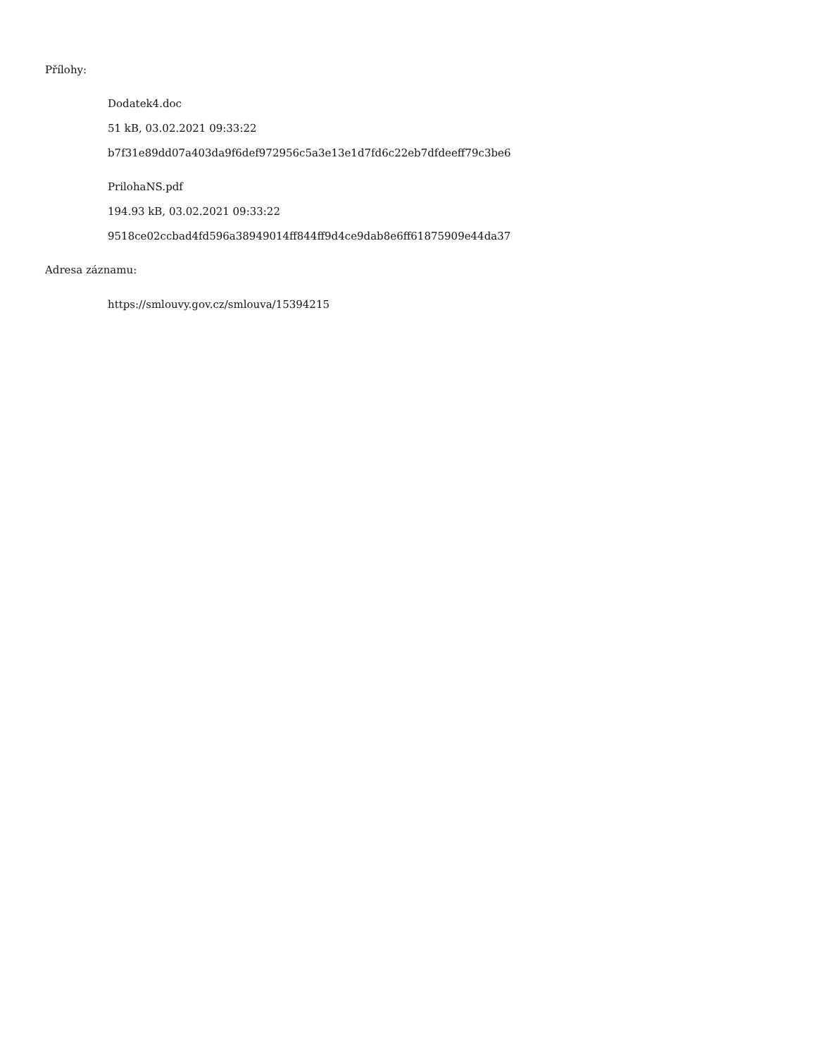Přílohy:
Dodatek4.doc
51 kB, 03.02.2021 09:33:22
b7f31e89dd07a403da9f6def972956c5a3e13e1d7fd6c22eb7dfdeeff79c3be6
PrilohaNS.pdf
194.93 kB, 03.02.2021 09:33:22
9518ce02ccbad4fd596a38949014ff844ff9d4ce9dab8e6ff61875909e44da37
Adresa záznamu:
https://smlouvy.gov.cz/smlouva/15394215